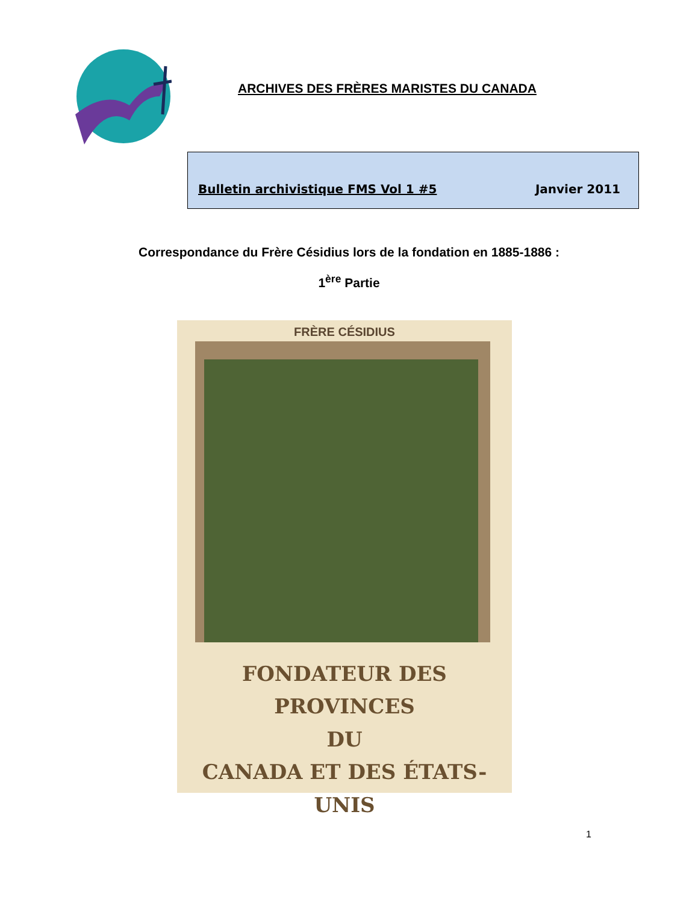ARCHIVES DES FRÈRES MARISTES DU CANADA
Bulletin archivistique FMS Vol 1 #5 Janvier 2011
Correspondance du Frère Césidius lors de la fondation en 1885-1886 :
1<sup>ère</sup> Partie
FRÈRE CÉSIDIUS
FONDATEUR DES PROVINCES
DU
CANADA ET DES ÉTATS-UNIS
1